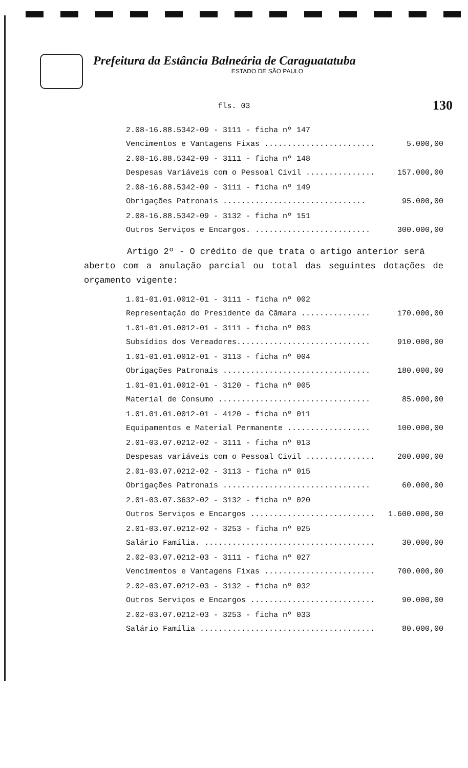Prefeitura da Estância Balneária de Caraguatatuba
ESTADO DE SÃO PAULO
fls. 03 130
2.08-16.88.5342-09 - 3111 - ficha nº 147
Vencimentos e Vantagens Fixas ........................ 5.000,00
2.08-16.88.5342-09 - 3111 - ficha nº 148
Despesas Variáveis com o Pessoal Civil ............... 157.000,00
2.08-16.88.5342-09 - 3111 - ficha nº 149
Obrigações Patronais ............................... 95.000,00
2.08-16.88.5342-09 - 3132 - ficha nº 151
Outros Serviços e Encargos. ......................... 300.000,00
Artigo 2º - O crédito de que trata o artigo anterior será
aberto com a anulação parcial ou total das seguintes dotações de orçamento vigente:
1.01-01.01.0012-01 - 3111 - ficha nº 002
Representação do Presidente da Câmara ............... 170.000,00
1.01-01.01.0012-01 - 3111 - ficha nº 003
Subsídios dos Vereadores............................. 910.000,00
1.01-01.01.0012-01 - 3113 - ficha nº 004
Obrigações Patronais ................................ 180.000,00
1.01-01.01.0012-01 - 3120 - ficha nº 005
Material de Consumo ................................. 85.000,00
1.01.01.01.0012-01 - 4120 - ficha nº 011
Equipamentos e Material Permanente .................. 100.000,00
2.01-03.07.0212-02 - 3111 - ficha nº 013
Despesas variáveis com o Pessoal Civil ............... 200.000,00
2.01-03.07.0212-02 - 3113 - ficha nº 015
Obrigações Patronais ................................ 60.000,00
2.01-03.07.3632-02 - 3132 - ficha nº 020
Outros Serviços e Encargos ........................... 1.600.000,00
2.01-03.07.0212-02 - 3253 - ficha nº 025
Salário Família. ..................................... 30.000,00
2.02-03.07.0212-03 - 3111 - ficha nº 027
Vencimentos e Vantagens Fixas ........................ 700.000,00
2.02-03.07.0212-03 - 3132 - ficha nº 032
Outros Serviços e Encargos ........................... 90.000,00
2.02-03.07.0212-03 - 3253 - ficha nº 033
Salário Família ...................................... 80.000,00